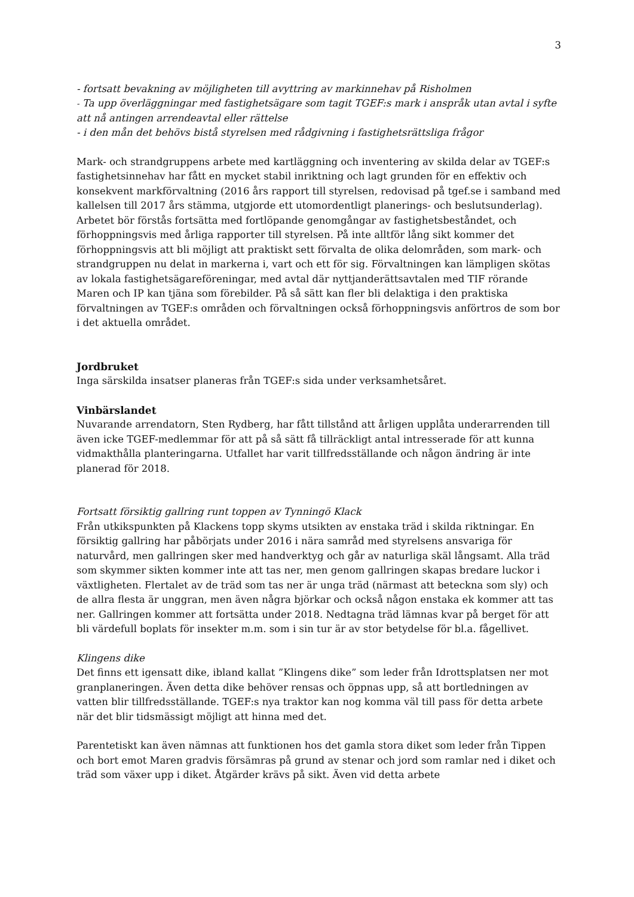3
- fortsatt bevakning av möjligheten till avyttring av markinnehav på Risholmen
- Ta upp överläggningar med fastighetsägare som tagit TGEF:s mark i anspråk utan avtal i syfte att nå antingen arrendeavtal eller rättelse
- i den mån det behövs bistå styrelsen med rådgivning i fastighetsrättsliga frågor
Mark- och strandgruppens arbete med kartläggning och inventering av skilda delar av TGEF:s fastighetsinnehav har fått en mycket stabil inriktning och lagt grunden för en effektiv och konsekvent markförvaltning (2016 års rapport till styrelsen, redovisad på tgef.se i samband med kallelsen till 2017 års stämma, utgjorde ett utomordentligt planerings- och beslutsunderlag). Arbetet bör förstås fortsätta med fortlöpande genomgångar av fastighetsbeståndet, och förhoppningsvis med årliga rapporter till styrelsen. På inte alltför lång sikt kommer det förhoppningsvis att bli möjligt att praktiskt sett förvalta de olika delområden, som mark- och strandgruppen nu delat in markerna i, vart och ett för sig. Förvaltningen kan lämpligen skötas av lokala fastighetsägareföreningar, med avtal där nyttjanderättsavtalen med TIF rörande Maren och IP kan tjäna som förebilder. På så sätt kan fler bli delaktiga i den praktiska förvaltningen av TGEF:s områden och förvaltningen också förhoppningsvis anförtros de som bor i det aktuella området.
Jordbruket
Inga särskilda insatser planeras från TGEF:s sida under verksamhetsåret.
Vinbärslandet
Nuvarande arrendatorn, Sten Rydberg, har fått tillstånd att årligen upplåta underarrenden till även icke TGEF-medlemmar för att på så sätt få tillräckligt antal intresserade för att kunna vidmakthålla planteringarna. Utfallet har varit tillfredsställande och någon ändring är inte planerad för 2018.
Fortsatt försiktig gallring runt toppen av Tynningö Klack
Från utkikspunkten på Klackens topp skyms utsikten av enstaka träd i skilda riktningar. En försiktig gallring har påbörjats under 2016 i nära samråd med styrelsens ansvariga för naturvård, men gallringen sker med handverktyg och går av naturliga skäl långsamt. Alla träd som skymmer sikten kommer inte att tas ner, men genom gallringen skapas bredare luckor i växtligheten. Flertalet av de träd som tas ner är unga träd (närmast att beteckna som sly) och de allra flesta är unggran, men även några björkar och också någon enstaka ek kommer att tas ner. Gallringen kommer att fortsätta under 2018. Nedtagna träd lämnas kvar på berget för att bli värdefull boplats för insekter m.m. som i sin tur är av stor betydelse för bl.a. fågellivet.
Klingens dike
Det finns ett igensatt dike, ibland kallat ”Klingens dike” som leder från Idrottsplatsen ner mot granplaneringen. Även detta dike behöver rensas och öppnas upp, så att bortledningen av vatten blir tillfredsställande. TGEF:s nya traktor kan nog komma väl till pass för detta arbete när det blir tidsmässigt möjligt att hinna med det.
Parentetiskt kan även nämnas att funktionen hos det gamla stora diket som leder från Tippen och bort emot Maren gradvis försämras på grund av stenar och jord som ramlar ned i diket och träd som växer upp i diket. Åtgärder krävs på sikt. Även vid detta arbete